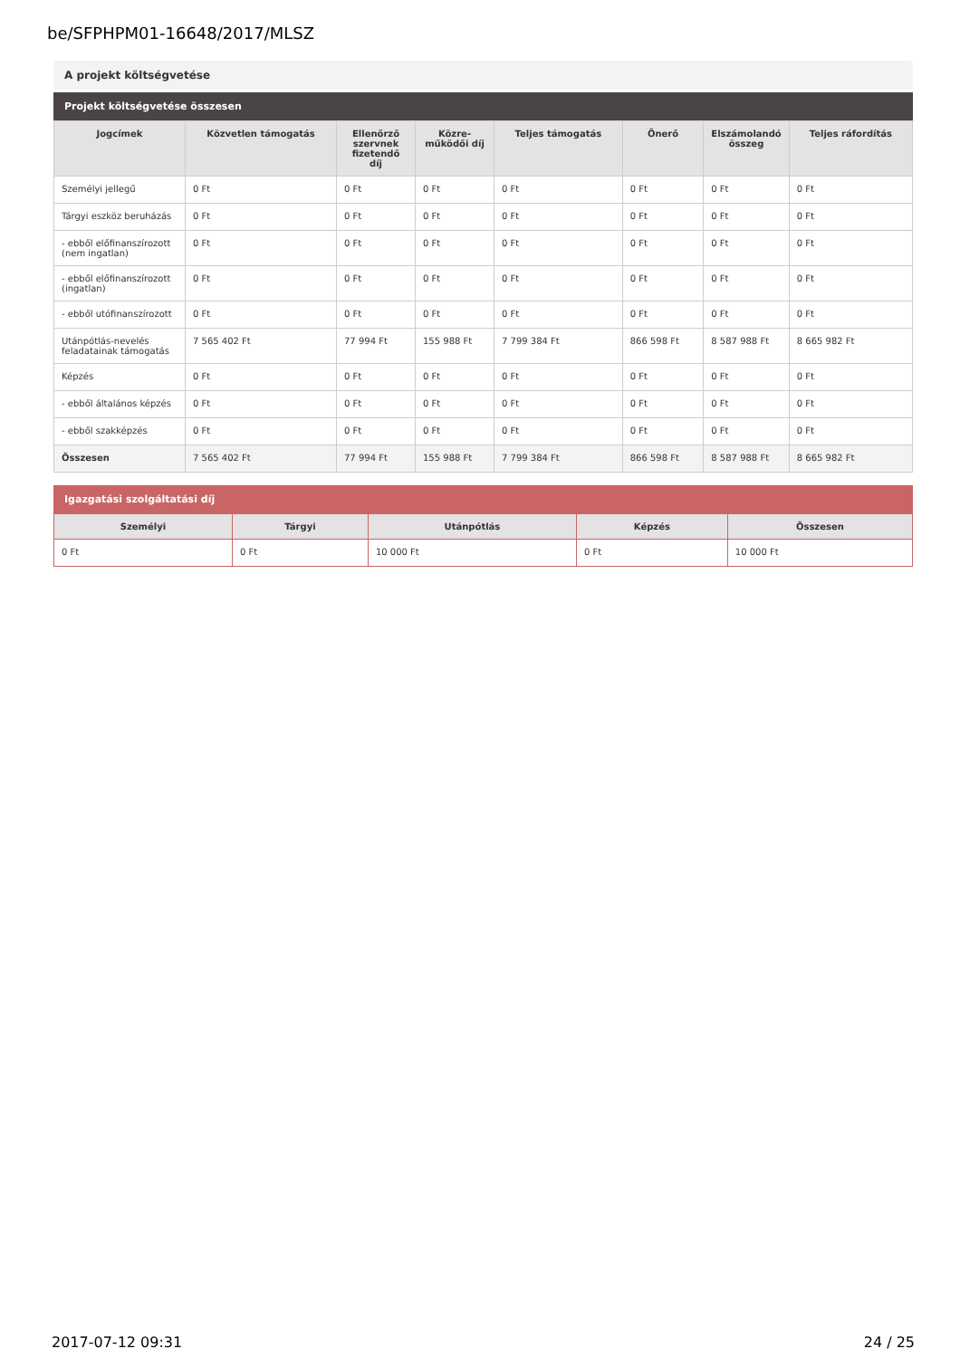be/SFPHPM01-16648/2017/MLSZ
A projekt költségvetése
Projekt költségvetése összesen
| Jogcímek | Közvetlen támogatás | Ellenőrző szervnek fizetendő díj | Közre-működői díj | Teljes támogatás | Önerő | Elszámolandó összeg | Teljes ráfordítás |
| --- | --- | --- | --- | --- | --- | --- | --- |
| Személyi jellegű | 0 Ft | 0 Ft | 0 Ft | 0 Ft | 0 Ft | 0 Ft | 0 Ft |
| Tárgyi eszköz beruházás | 0 Ft | 0 Ft | 0 Ft | 0 Ft | 0 Ft | 0 Ft | 0 Ft |
| - ebből előfinanszírozott (nem ingatlan) | 0 Ft | 0 Ft | 0 Ft | 0 Ft | 0 Ft | 0 Ft | 0 Ft |
| - ebből előfinanszírozott (ingatlan) | 0 Ft | 0 Ft | 0 Ft | 0 Ft | 0 Ft | 0 Ft | 0 Ft |
| - ebből utófinanszírozott | 0 Ft | 0 Ft | 0 Ft | 0 Ft | 0 Ft | 0 Ft | 0 Ft |
| Utánpótlás-nevelés feladatainak támogatás | 7 565 402 Ft | 77 994 Ft | 155 988 Ft | 7 799 384 Ft | 866 598 Ft | 8 587 988 Ft | 8 665 982 Ft |
| Képzés | 0 Ft | 0 Ft | 0 Ft | 0 Ft | 0 Ft | 0 Ft | 0 Ft |
| - ebből általános képzés | 0 Ft | 0 Ft | 0 Ft | 0 Ft | 0 Ft | 0 Ft | 0 Ft |
| - ebből szakképzés | 0 Ft | 0 Ft | 0 Ft | 0 Ft | 0 Ft | 0 Ft | 0 Ft |
| Összesen | 7 565 402 Ft | 77 994 Ft | 155 988 Ft | 7 799 384 Ft | 866 598 Ft | 8 587 988 Ft | 8 665 982 Ft |
Igazgatási szolgáltatási díj
| Személyi | Tárgyi | Utánpótlás | Képzés | Összesen |
| --- | --- | --- | --- | --- |
| 0 Ft | 0 Ft | 10 000 Ft | 0 Ft | 10 000 Ft |
2017-07-12 09:31 24 / 25